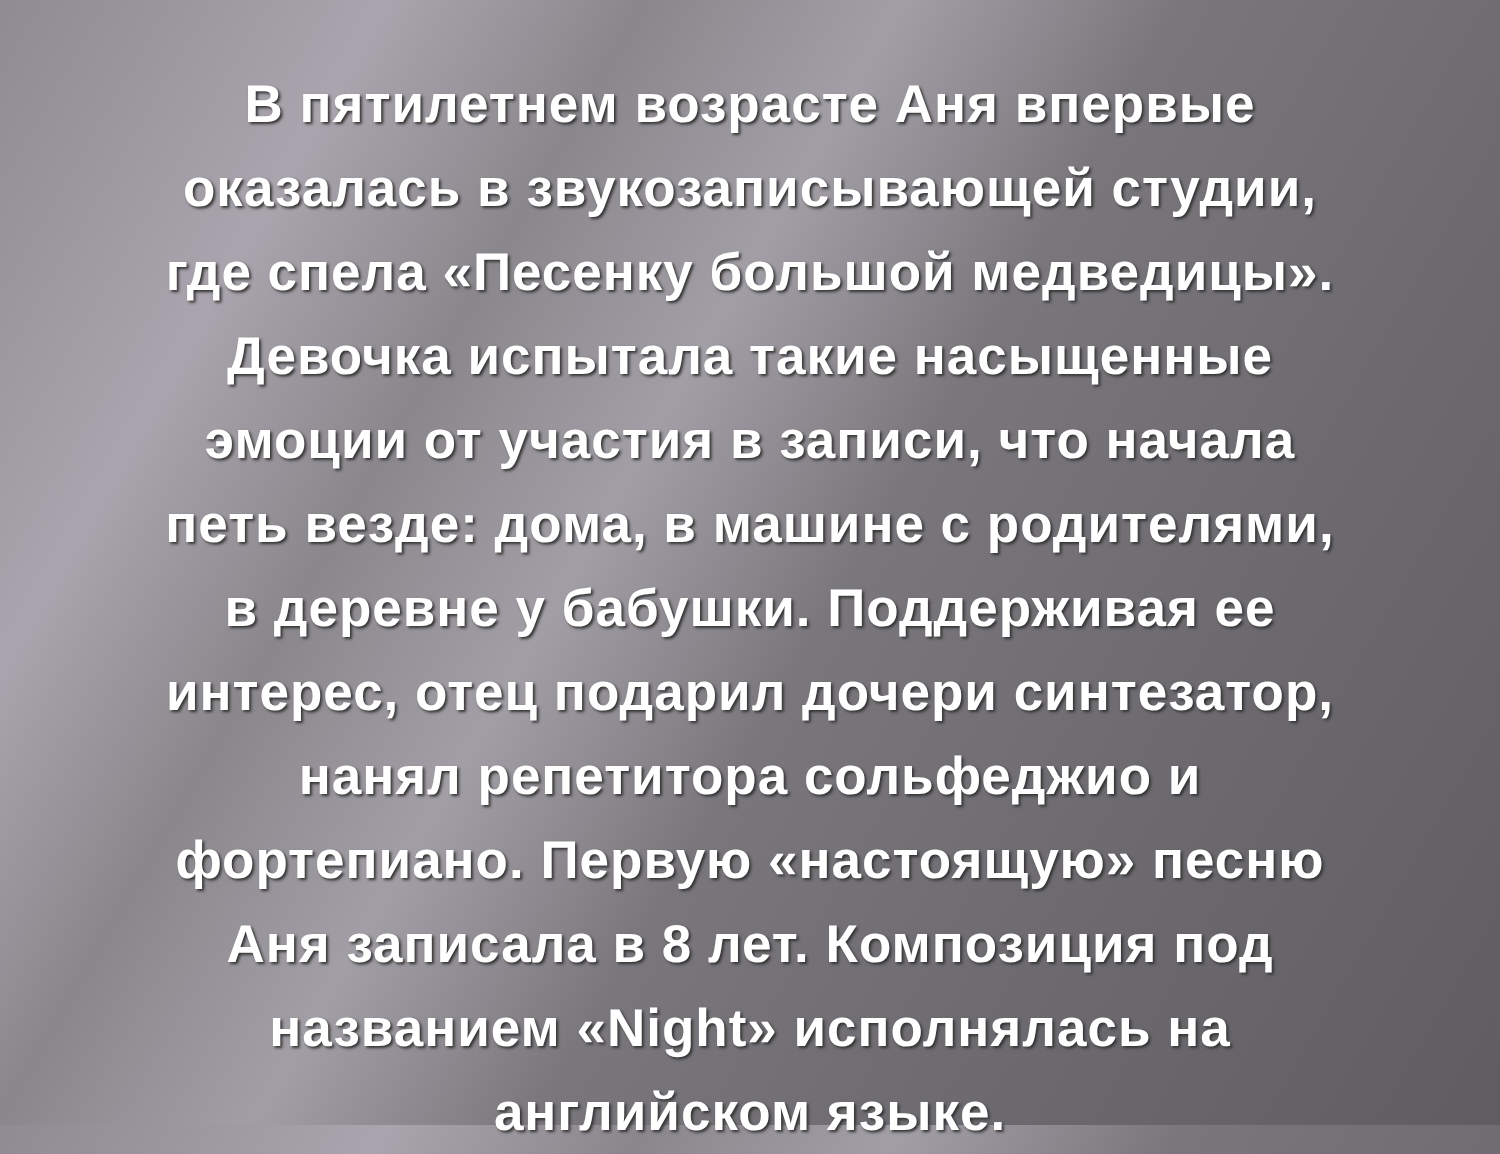В пятилетнем возрасте Аня впервые
оказалась в звукозаписывающей студии,
где спела «Песенку большой медведицы».
Девочка испытала такие насыщенные
эмоции от участия в записи, что начала
петь везде: дома, в машине с родителями,
в деревне у бабушки. Поддерживая ее
интерес, отец подарил дочери синтезатор,
нанял репетитора сольфеджио и
фортепиано. Первую «настоящую» песню
Аня записала в 8 лет. Композиция под
названием «Night» исполнялась на
английском языке.